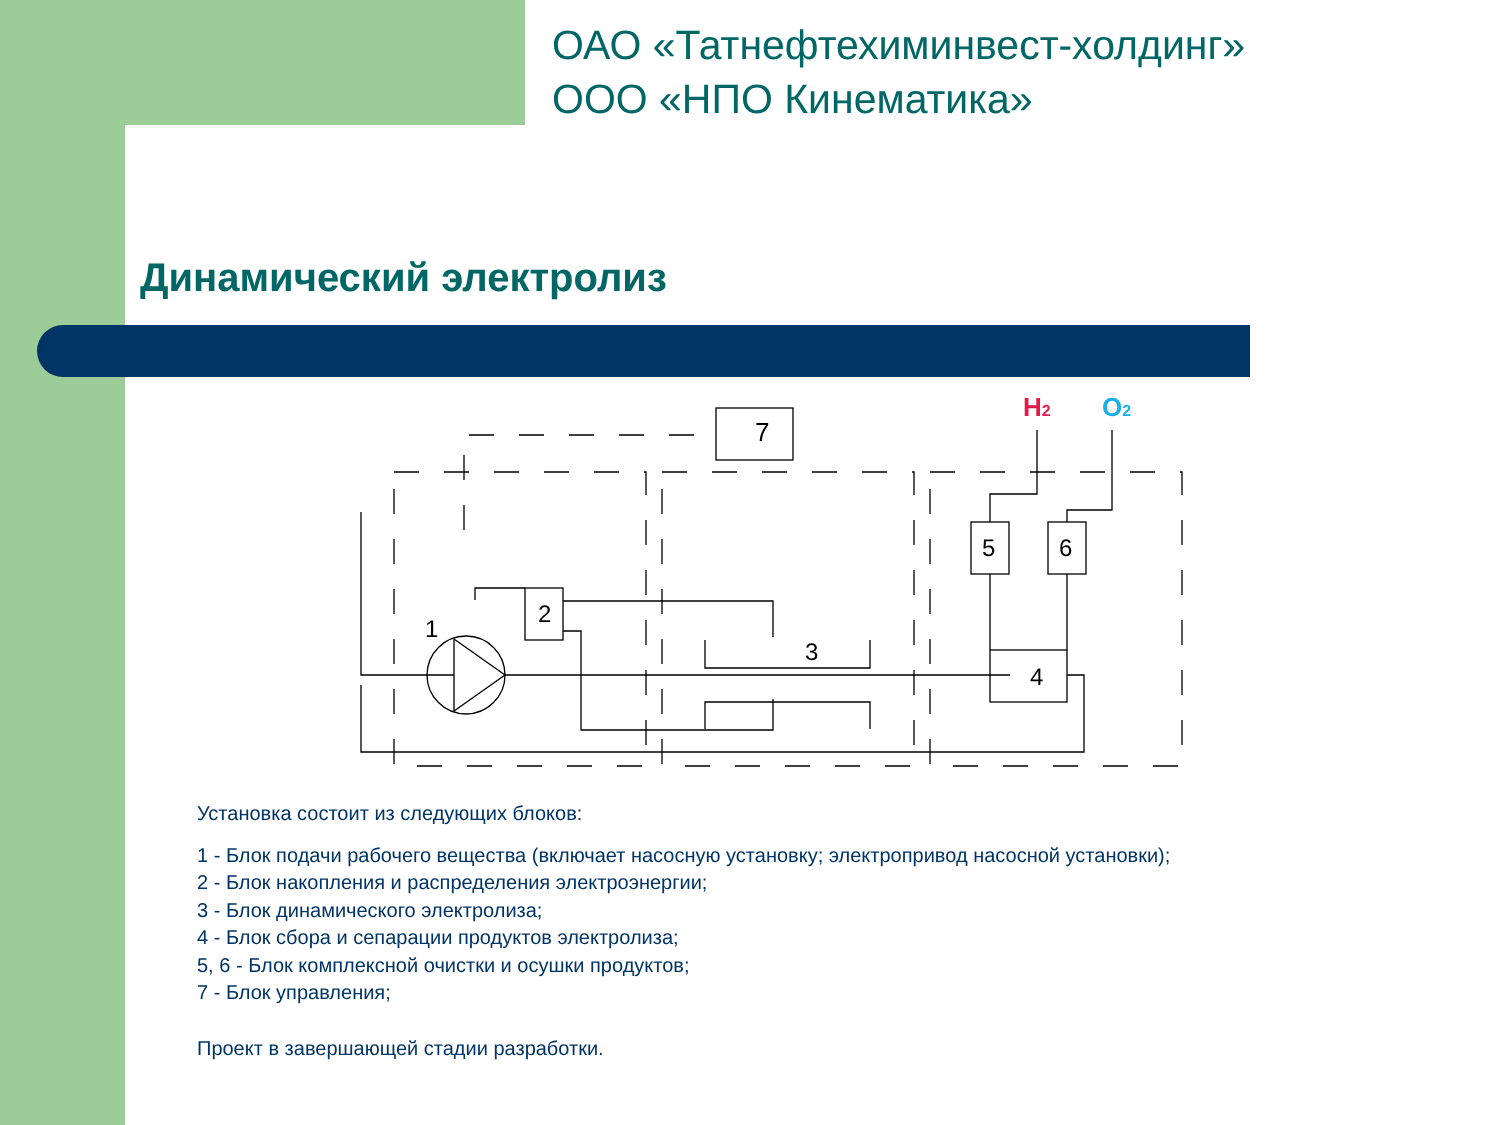ОАО «Татнефтехиминвест-холдинг»
ООО «НПО Кинематика»
Динамический электролиз
7
H2
O2
1
2
3
4
5
6
Установка состоит из следующих блоков:
1 - Блок подачи рабочего вещества (включает насосную установку; электропривод насосной установки);
2 - Блок накопления и распределения электроэнергии;
3 - Блок динамического электролиза;
4 - Блок сбора и сепарации продуктов электролиза;
5, 6 - Блок комплексной очистки и осушки продуктов;
7 - Блок управления;
Проект в завершающей стадии разработки.